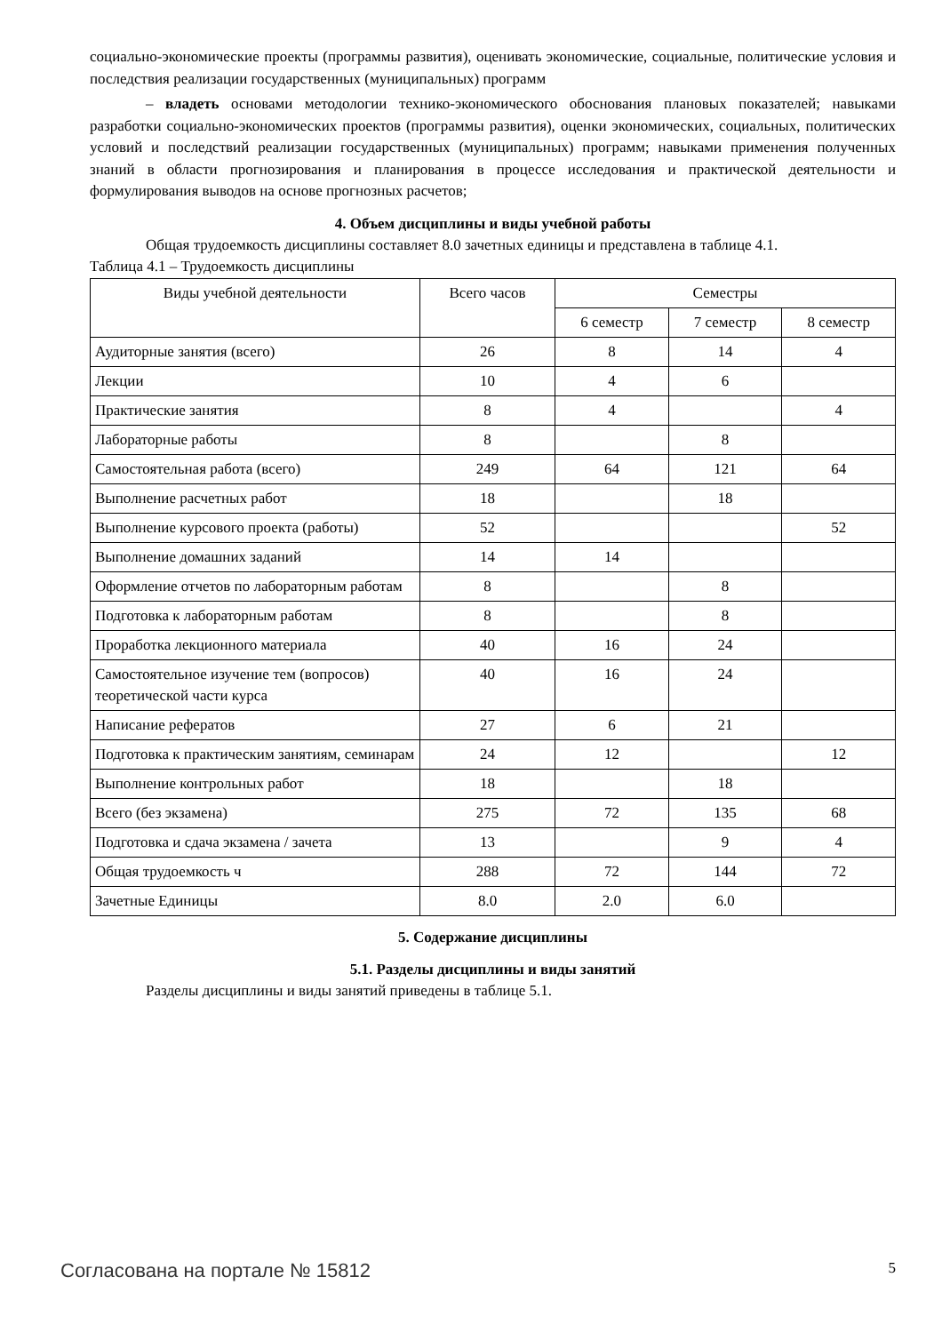социально-экономические проекты (программы развития), оценивать экономические, социальные, политические условия и последствия реализации государственных (муниципальных) программ
– владеть основами методологии технико-экономического обоснования плановых показателей; навыками разработки социально-экономических проектов (программы развития), оценки экономических, социальных, политических условий и последствий реализации государственных (муниципальных) программ; навыками применения полученных знаний в области прогнозирования и планирования в процессе исследования и практической деятельности и формулирования выводов на основе прогнозных расчетов;
4. Объем дисциплины и виды учебной работы
Общая трудоемкость дисциплины составляет 8.0 зачетных единицы и представлена в таблице 4.1.
Таблица 4.1 – Трудоемкость дисциплины
| Виды учебной деятельности | Всего часов | Семестры | | |
| --- | --- | --- | --- | --- |
| | | 6 семестр | 7 семестр | 8 семестр |
| Аудиторные занятия (всего) | 26 | 8 | 14 | 4 |
| Лекции | 10 | 4 | 6 | |
| Практические занятия | 8 | 4 | | 4 |
| Лабораторные работы | 8 | | 8 | |
| Самостоятельная работа (всего) | 249 | 64 | 121 | 64 |
| Выполнение расчетных работ | 18 | | 18 | |
| Выполнение курсового проекта (работы) | 52 | | | 52 |
| Выполнение домашних заданий | 14 | 14 | | |
| Оформление отчетов по лабораторным работам | 8 | | 8 | |
| Подготовка к лабораторным работам | 8 | | 8 | |
| Проработка лекционного материала | 40 | 16 | 24 | |
| Самостоятельное изучение тем (вопросов) теоретической части курса | 40 | 16 | 24 | |
| Написание рефератов | 27 | 6 | 21 | |
| Подготовка к практическим занятиям, семинарам | 24 | 12 | | 12 |
| Выполнение контрольных работ | 18 | | 18 | |
| Всего (без экзамена) | 275 | 72 | 135 | 68 |
| Подготовка и сдача экзамена / зачета | 13 | | 9 | 4 |
| Общая трудоемкость ч | 288 | 72 | 144 | 72 |
| Зачетные Единицы | 8.0 | 2.0 | 6.0 | |
5. Содержание дисциплины
5.1. Разделы дисциплины и виды занятий
Разделы дисциплины и виды занятий приведены в таблице 5.1.
Согласована на портале № 15812 5